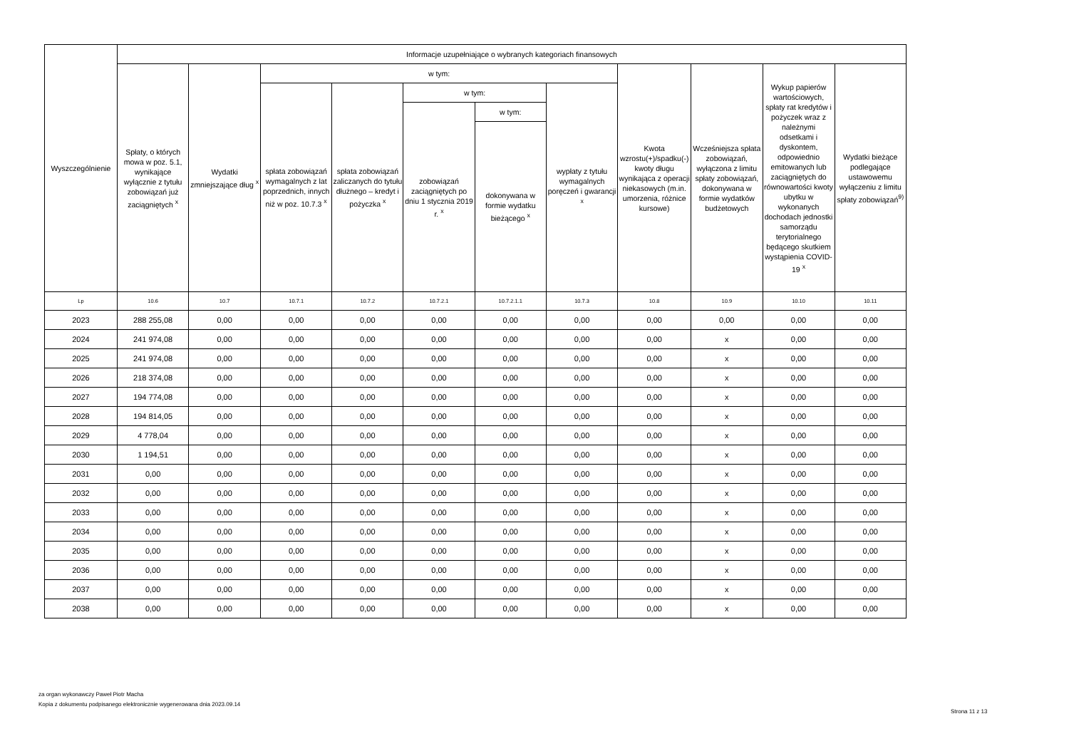| Wyszczególnienie | Informacje uzupełniające o wybranych kategoriach finansowych | | | | | | | | | | |
| --- | --- | --- | --- | --- | --- | --- | --- | --- | --- | --- | --- |
| | Spłaty, o których mowa w poz. 5.1, wynikające wyłącznie z tytułu zobowiązań już zaciągniętych <sup>x</sup> | Wydatki zmniejszające dług <sup>x</sup> | w tym: | | | | | Kwota wzrostu(+)/spadku(-) kwoty długu wynikająca z operacji niekasowych (m.in. umorzenia, różnice kursowe) | Wcześniejsza spłata zobowiązań, wyłączona z limitu spłaty zobowiązań, dokonywana w formie wydatków budżetowych | Wykup papierów wartościowych, spłaty rat kredytów i pożyczek wraz z należnymi odsetkami i dyskontem, odpowiednio emitowanych lub zaciągniętych do równowartości kwoty ubytku w wykonanych dochodach jednostki samorządu terytorialnego będącego skutkiem wystąpienia COVID-19 <sup>x</sup> | Wydatki bieżące podlegające ustawowemu wyłączeniu z limitu spłaty zobowiązań<sup>9)</sup> |
| | | | spłata zobowiązań wymagalnych z lat poprzednich, innych niż w poz. 10.7.3 <sup>x</sup> | spłata zobowiązań zaliczanych do tytułu dłużnego – kredyt i pożyczka <sup>x</sup> | w tym: | | wypłaty z tytułu wymagalnych poręczeń i gwarancji <sup>x</sup> | | | | |
| | | | | | zobowiązań zaciągniętych po dniu 1 stycznia 2019 r. <sup>x</sup> | w tym: | | | | | |
| | | | | | | dokonywana w formie wydatku bieżącego <sup>x</sup> | | | | | |
| Lp | 10.6 | 10.7 | 10.7.1 | 10.7.2 | 10.7.2.1 | 10.7.2.1.1 | 10.7.3 | 10.8 | 10.9 | 10.10 | 10.11 |
| 2023 | 288 255,08 | 0,00 | 0,00 | 0,00 | 0,00 | 0,00 | 0,00 | 0,00 | 0,00 | 0,00 | 0,00 |
| 2024 | 241 974,08 | 0,00 | 0,00 | 0,00 | 0,00 | 0,00 | 0,00 | 0,00 | x | 0,00 | 0,00 |
| 2025 | 241 974,08 | 0,00 | 0,00 | 0,00 | 0,00 | 0,00 | 0,00 | 0,00 | x | 0,00 | 0,00 |
| 2026 | 218 374,08 | 0,00 | 0,00 | 0,00 | 0,00 | 0,00 | 0,00 | 0,00 | x | 0,00 | 0,00 |
| 2027 | 194 774,08 | 0,00 | 0,00 | 0,00 | 0,00 | 0,00 | 0,00 | 0,00 | x | 0,00 | 0,00 |
| 2028 | 194 814,05 | 0,00 | 0,00 | 0,00 | 0,00 | 0,00 | 0,00 | 0,00 | x | 0,00 | 0,00 |
| 2029 | 4 778,04 | 0,00 | 0,00 | 0,00 | 0,00 | 0,00 | 0,00 | 0,00 | x | 0,00 | 0,00 |
| 2030 | 1 194,51 | 0,00 | 0,00 | 0,00 | 0,00 | 0,00 | 0,00 | 0,00 | x | 0,00 | 0,00 |
| 2031 | 0,00 | 0,00 | 0,00 | 0,00 | 0,00 | 0,00 | 0,00 | 0,00 | x | 0,00 | 0,00 |
| 2032 | 0,00 | 0,00 | 0,00 | 0,00 | 0,00 | 0,00 | 0,00 | 0,00 | x | 0,00 | 0,00 |
| 2033 | 0,00 | 0,00 | 0,00 | 0,00 | 0,00 | 0,00 | 0,00 | 0,00 | x | 0,00 | 0,00 |
| 2034 | 0,00 | 0,00 | 0,00 | 0,00 | 0,00 | 0,00 | 0,00 | 0,00 | x | 0,00 | 0,00 |
| 2035 | 0,00 | 0,00 | 0,00 | 0,00 | 0,00 | 0,00 | 0,00 | 0,00 | x | 0,00 | 0,00 |
| 2036 | 0,00 | 0,00 | 0,00 | 0,00 | 0,00 | 0,00 | 0,00 | 0,00 | x | 0,00 | 0,00 |
| 2037 | 0,00 | 0,00 | 0,00 | 0,00 | 0,00 | 0,00 | 0,00 | 0,00 | x | 0,00 | 0,00 |
| 2038 | 0,00 | 0,00 | 0,00 | 0,00 | 0,00 | 0,00 | 0,00 | 0,00 | x | 0,00 | 0,00 |
za organ wykonawczy Paweł Piotr Macha
Kopia z dokumentu podpisanego elektronicznie wygenerowana dnia 2023.09.14
Strona 11 z 13